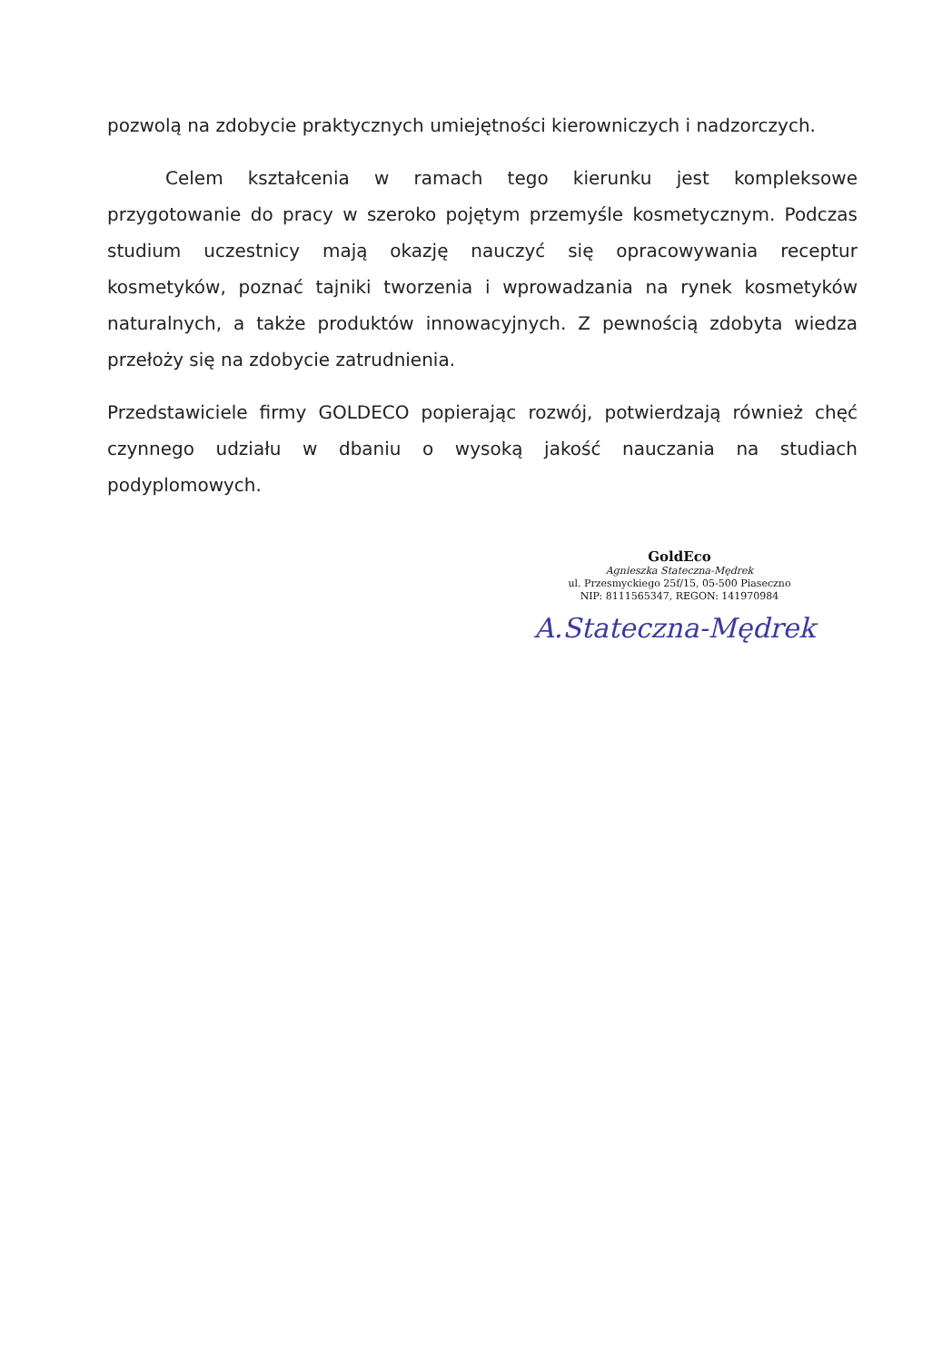pozwolą na zdobycie praktycznych umiejętności kierowniczych i nadzorczych.
Celem kształcenia w ramach tego kierunku jest kompleksowe przygotowanie do pracy w szeroko pojętym przemyśle kosmetycznym. Podczas studium uczestnicy mają okazję nauczyć się opracowywania receptur kosmetyków, poznać tajniki tworzenia i wprowadzania na rynek kosmetyków naturalnych, a także produktów innowacyjnych. Z pewnością zdobyta wiedza przełoży się na zdobycie zatrudnienia.
Przedstawiciele firmy GOLDECO popierając rozwój, potwierdzają również chęć czynnego udziału w dbaniu o wysoką jakość nauczania na studiach podyplomowych.
GoldEco
Agnieszka Stateczna-Mędrek
ul. Przesmyckiego 25f/15, 05-500 Piaseczno
NIP: 8111565347, REGON: 141970984
A.Stateczna-Mędrek